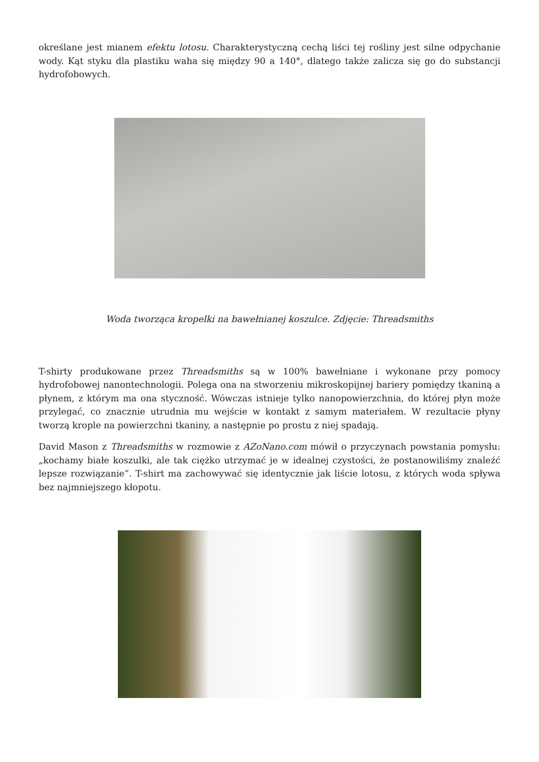określane jest mianem efektu lotosu. Charakterystyczną cechą liści tej rośliny jest silne odpychanie wody. Kąt styku dla plastiku waha się między 90 a 140°, dlatego także zalicza się go do substancji hydrofobowych.
Woda tworząca kropelki na bawełnianej koszulce. Zdjęcie: Threadsmiths
T-shirty produkowane przez Threadsmiths są w 100% bawełniane i wykonane przy pomocy hydrofobowej nanontechnologii. Polega ona na stworzeniu mikroskopijnej bariery pomiędzy tkaniną a płynem, z którym ma ona styczność. Wówczas istnieje tylko nanopowierzchnia, do której płyn może przylegać, co znacznie utrudnia mu wejście w kontakt z samym materiałem. W rezultacie płyny tworzą krople na powierzchni tkaniny, a następnie po prostu z niej spadają.
David Mason z Threadsmiths w rozmowie z AZoNano.com mówił o przyczynach powstania pomysłu: „kochamy białe koszulki, ale tak ciężko utrzymać je w idealnej czystości, że postanowiliśmy znaleźć lepsze rozwiązanie”. T-shirt ma zachowywać się identycznie jak liście lotosu, z których woda spływa bez najmniejszego kłopotu.